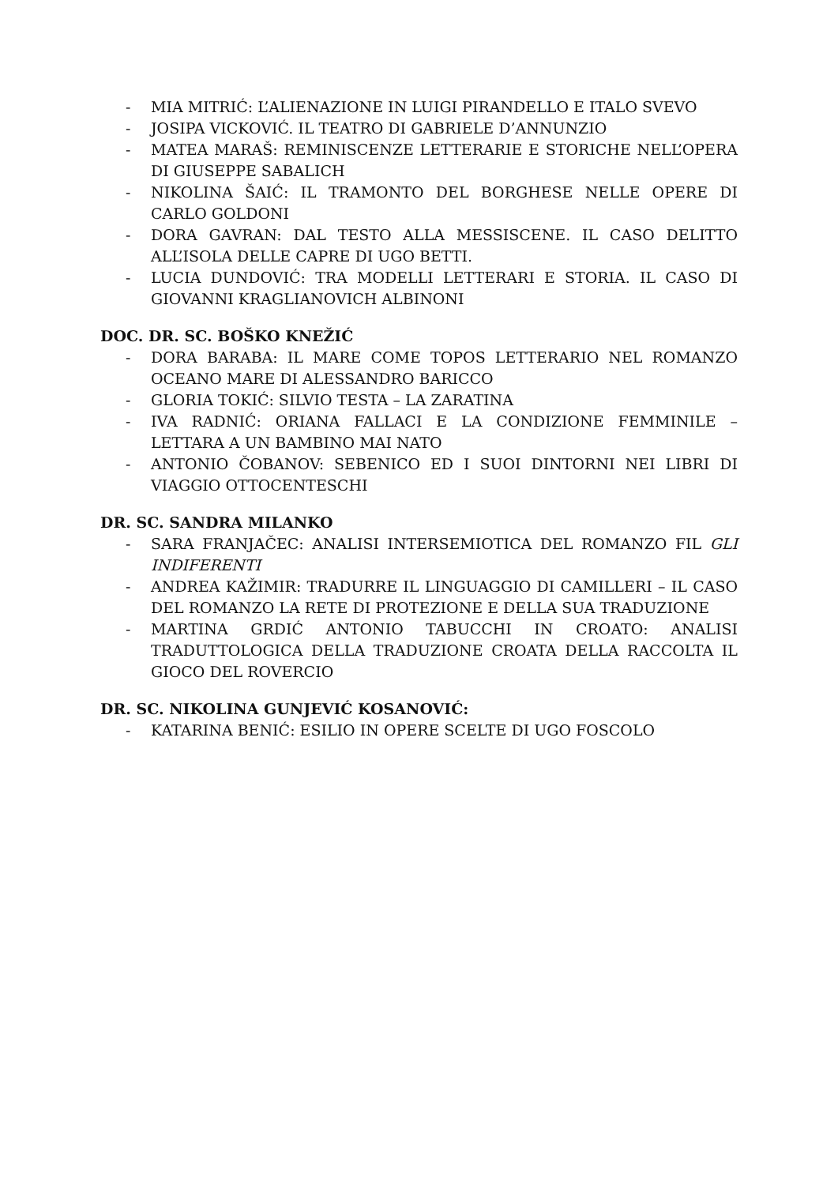- MIA MITRIĆ: L’ALIENAZIONE IN LUIGI PIRANDELLO E ITALO SVEVO
- JOSIPA VICKOVIĆ. IL TEATRO DI GABRIELE D’ANNUNZIO
- MATEA MARAŠ: REMINISCENZE LETTERARIE E STORICHE NELL’OPERA DI GIUSEPPE SABALICH
- NIKOLINA ŠAIĆ: IL TRAMONTO DEL BORGHESE NELLE OPERE DI CARLO GOLDONI
- DORA GAVRAN: DAL TESTO ALLA MESSISCENE. IL CASO DELITTO ALL’ISOLA DELLE CAPRE DI UGO BETTI.
- LUCIA DUNDOVIĆ: TRA MODELLI LETTERARI E STORIA. IL CASO DI GIOVANNI KRAGLIANOVICH ALBINONI
DOC. DR. SC. BOŠKO KNEŽIĆ
- DORA BARABA: IL MARE COME TOPOS LETTERARIO NEL ROMANZO OCEANO MARE DI ALESSANDRO BARICCO
- GLORIA TOKIĆ: SILVIO TESTA – LA ZARATINA
- IVA RADNIĆ: ORIANA FALLACI E LA CONDIZIONE FEMMINILE – LETTARA A UN BAMBINO MAI NATO
- ANTONIO ČOBANOV: SEBENICO ED I SUOI DINTORNI NEI LIBRI DI VIAGGIO OTTOCENTESCHI
DR. SC. SANDRA MILANKO
- SARA FRANJAČEC: ANALISI INTERSEMIOTICA DEL ROMANZO FIL GLI INDIFERENTI
- ANDREA KAŽIMIR: TRADURRE IL LINGUAGGIO DI CAMILLERI – IL CASO DEL ROMANZO LA RETE DI PROTEZIONE E DELLA SUA TRADUZIONE
- MARTINA GRDIĆ ANTONIO TABUCCHI IN CROATO: ANALISI TRADUTTOLOGICA DELLA TRADUZIONE CROATA DELLA RACCOLTA IL GIOCO DEL ROVERCIO
DR. SC. NIKOLINA GUNJEVIĆ KOSANOVIĆ:
- KATARINA BENIĆ: ESILIO IN OPERE SCELTE DI UGO FOSCOLO